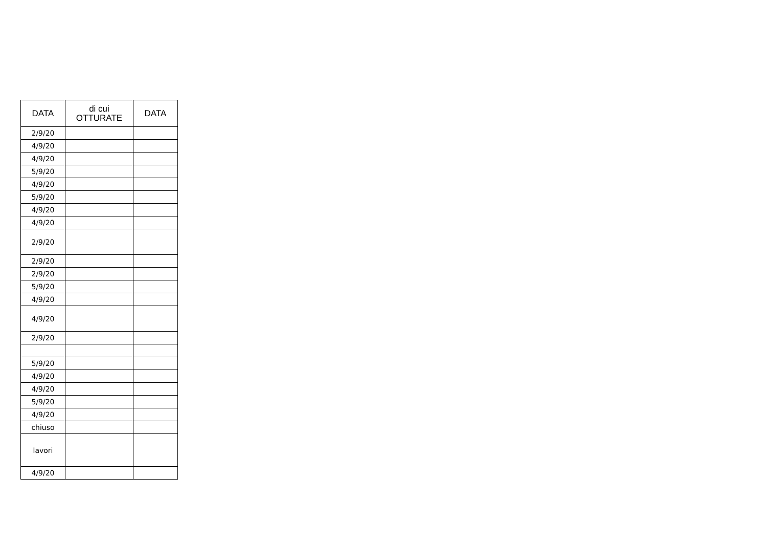| DATA | di cui OTTURATE | DATA |
| --- | --- | --- |
| 2/9/20 | | |
| 4/9/20 | | |
| 4/9/20 | | |
| 5/9/20 | | |
| 4/9/20 | | |
| 5/9/20 | | |
| 4/9/20 | | |
| 4/9/20 | | |
| 2/9/20 | | |
| 2/9/20 | | |
| 2/9/20 | | |
| 5/9/20 | | |
| 4/9/20 | | |
| 4/9/20 | | |
| 2/9/20 | | |
| 5/9/20 | | |
| 4/9/20 | | |
| 4/9/20 | | |
| 5/9/20 | | |
| 4/9/20 | | |
| chiuso | | |
| lavori | | |
| 4/9/20 | | |